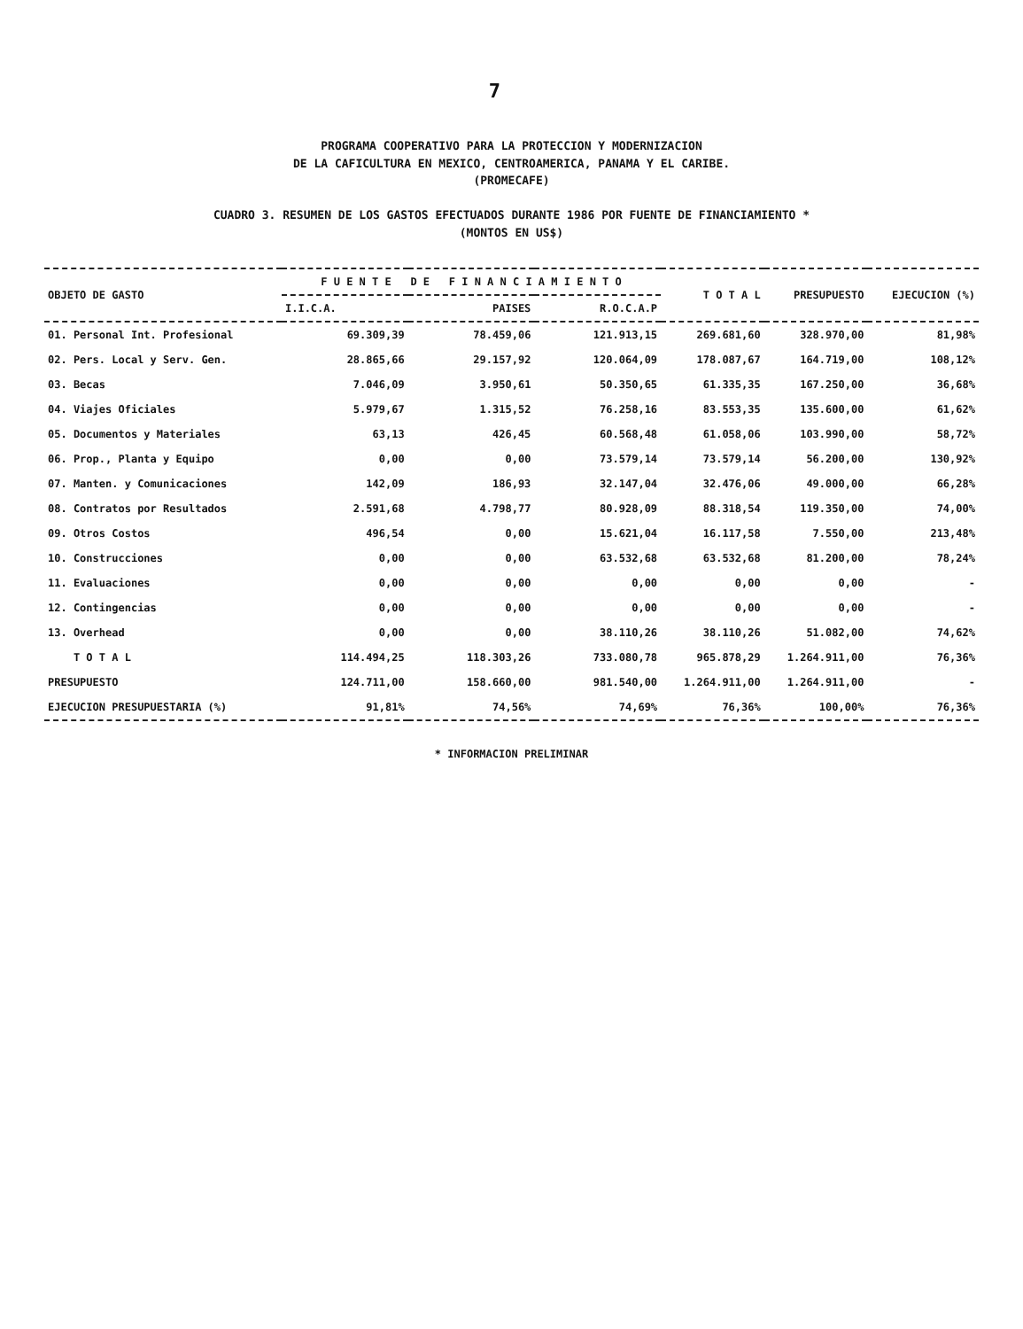7
PROGRAMA COOPERATIVO PARA LA PROTECCION Y MODERNIZACION
DE LA CAFICULTURA EN MEXICO, CENTROAMERICA, PANAMA Y EL CARIBE.
(PROMECAFE)
CUADRO 3. RESUMEN DE LOS GASTOS EFECTUADOS DURANTE 1986 POR FUENTE DE FINANCIAMIENTO *
(MONTOS EN US$)
| OBJETO DE GASTO | F U E N T E D E F I N A N C I A M I E N T O | | | T O T A L | PRESUPUESTO | EJECUCION (%) |
| --- | --- | --- | --- | --- | --- | --- |
| | I.I.C.A. | PAISES | R.O.C.A.P | | | |
| 01. Personal Int. Profesional | 69.309,39 | 78.459,06 | 121.913,15 | 269.681,60 | 328.970,00 | 81,98% |
| 02. Pers. Local y Serv. Gen. | 28.865,66 | 29.157,92 | 120.064,09 | 178.087,67 | 164.719,00 | 108,12% |
| 03. Becas | 7.046,09 | 3.950,61 | 50.350,65 | 61.335,35 | 167.250,00 | 36,68% |
| 04. Viajes Oficiales | 5.979,67 | 1.315,52 | 76.258,16 | 83.553,35 | 135.600,00 | 61,62% |
| 05. Documentos y Materiales | 63,13 | 426,45 | 60.568,48 | 61.058,06 | 103.990,00 | 58,72% |
| 06. Prop., Planta y Equipo | 0,00 | 0,00 | 73.579,14 | 73.579,14 | 56.200,00 | 130,92% |
| 07. Manten. y Comunicaciones | 142,09 | 186,93 | 32.147,04 | 32.476,06 | 49.000,00 | 66,28% |
| 08. Contratos por Resultados | 2.591,68 | 4.798,77 | 80.928,09 | 88.318,54 | 119.350,00 | 74,00% |
| 09. Otros Costos | 496,54 | 0,00 | 15.621,04 | 16.117,58 | 7.550,00 | 213,48% |
| 10. Construcciones | 0,00 | 0,00 | 63.532,68 | 63.532,68 | 81.200,00 | 78,24% |
| 11. Evaluaciones | 0,00 | 0,00 | 0,00 | 0,00 | 0,00 | - |
| 12. Contingencias | 0,00 | 0,00 | 0,00 | 0,00 | 0,00 | - |
| 13. Overhead | 0,00 | 0,00 | 38.110,26 | 38.110,26 | 51.082,00 | 74,62% |
| T O T A L | 114.494,25 | 118.303,26 | 733.080,78 | 965.878,29 | 1.264.911,00 | 76,36% |
| PRESUPUESTO | 124.711,00 | 158.660,00 | 981.540,00 | 1.264.911,00 | 1.264.911,00 | - |
| EJECUCION PRESUPUESTARIA (%) | 91,81% | 74,56% | 74,69% | 76,36% | 100,00% | 76,36% |
* INFORMACION PRELIMINAR